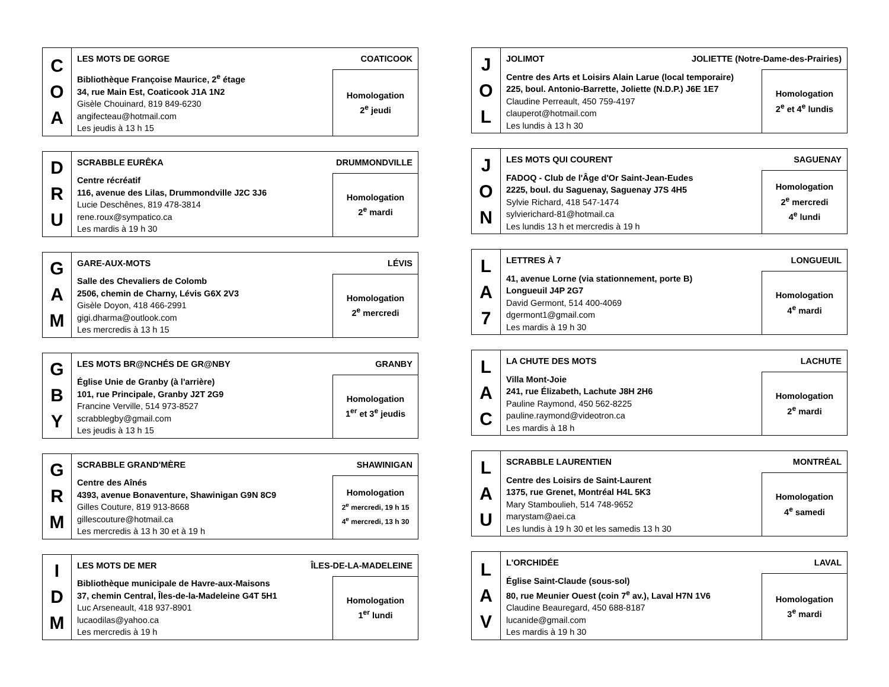| C O A | LES MOTS DE GORGE COATICOOK | |
| | Bibliothèque Françoise Maurice, 2<sup>e</sup> étage 34, rue Main Est, Coaticook J1A 1N2 Gisèle Chouinard, 819 849-6230 angifecteau@hotmail.com Les jeudis à 13 h 15 | Homologation 2<sup>e</sup> jeudi |
| D R U | SCRABBLE EURÊKA DRUMMONDVILLE | |
| | Centre récréatif 116, avenue des Lilas, Drummondville J2C 3J6 Lucie Deschênes, 819 478-3814 rene.roux@sympatico.ca Les mardis à 19 h 30 | Homologation 2<sup>e</sup> mardi |
| G A M | GARE-AUX-MOTS LÉVIS | |
| | Salle des Chevaliers de Colomb 2506, chemin de Charny, Lévis G6X 2V3 Gisèle Doyon, 418 466-2991 gigi.dharma@outlook.com Les mercredis à 13 h 15 | Homologation 2<sup>e</sup> mercredi |
| G B Y | LES MOTS BR@NCHÉS DE GR@NBY GRANBY | |
| | Église Unie de Granby (à l'arrière) 101, rue Principale, Granby J2T 2G9 Francine Verville, 514 973-8527 scrabblegby@gmail.com Les jeudis à 13 h 15 | Homologation 1<sup>er</sup> et 3<sup>e</sup> jeudis |
| G R M | SCRABBLE GRAND'MÈRE SHAWINIGAN | |
| | Centre des Aînés 4393, avenue Bonaventure, Shawinigan G9N 8C9 Gilles Couture, 819 913-8668 gillescouture@hotmail.ca Les mercredis à 13 h 30 et à 19 h | Homologation 2<sup>e</sup> mercredi, 19 h 15 4<sup>e</sup> mercredi, 13 h 30 |
| I D M | LES MOTS DE MER ÎLES-DE-LA-MADELEINE | |
| | Bibliothèque municipale de Havre-aux-Maisons 37, chemin Central, Îles-de-la-Madeleine G4T 5H1 Luc Arseneault, 418 937-8901 lucaodilas@yahoo.ca Les mercredis à 19 h | Homologation 1<sup>er</sup> lundi |
| J O L | JOLIMOT JOLIETTE (Notre-Dame-des-Prairies) | |
| | Centre des Arts et Loisirs Alain Larue (local temporaire) 225, boul. Antonio-Barrette, Joliette (N.D.P.) J6E 1E7 Claudine Perreault, 450 759-4197 clauperot@hotmail.com Les lundis à 13 h 30 | Homologation 2<sup>e</sup> et 4<sup>e</sup> lundis |
| J O N | LES MOTS QUI COURENT SAGUENAY | |
| | FADOQ - Club de l'Âge d'Or Saint-Jean-Eudes 2225, boul. du Saguenay, Saguenay J7S 4H5 Sylvie Richard, 418 547-1474 sylvierichard-81@hotmail.ca Les lundis 13 h et mercredis à 19 h | Homologation 2<sup>e</sup> mercredi 4<sup>e</sup> lundi |
| L A 7 | LETTRES À 7 LONGUEUIL | |
| | 41, avenue Lorne (via stationnement, porte B) Longueuil J4P 2G7 David Germont, 514 400-4069 dgermont1@gmail.com Les mardis à 19 h 30 | Homologation 4<sup>e</sup> mardi |
| L A C | LA CHUTE DES MOTS LACHUTE | |
| | Villa Mont-Joie 241, rue Élizabeth, Lachute J8H 2H6 Pauline Raymond, 450 562-8225 pauline.raymond@videotron.ca Les mardis à 18 h | Homologation 2<sup>e</sup> mardi |
| L A U | SCRABBLE LAURENTIEN MONTRÉAL | |
| | Centre des Loisirs de Saint-Laurent 1375, rue Grenet, Montréal H4L 5K3 Mary Stamboulieh, 514 748-9652 marystam@aei.ca Les lundis à 19 h 30 et les samedis 13 h 30 | Homologation 4<sup>e</sup> samedi |
| L A V | L'ORCHIDÉE LAVAL | |
| | Église Saint-Claude (sous-sol) 80, rue Meunier Ouest (coin 7<sup>e</sup> av.), Laval H7N 1V6 Claudine Beauregard, 450 688-8187 lucanide@gmail.com Les mardis à 19 h 30 | Homologation 3<sup>e</sup> mardi |